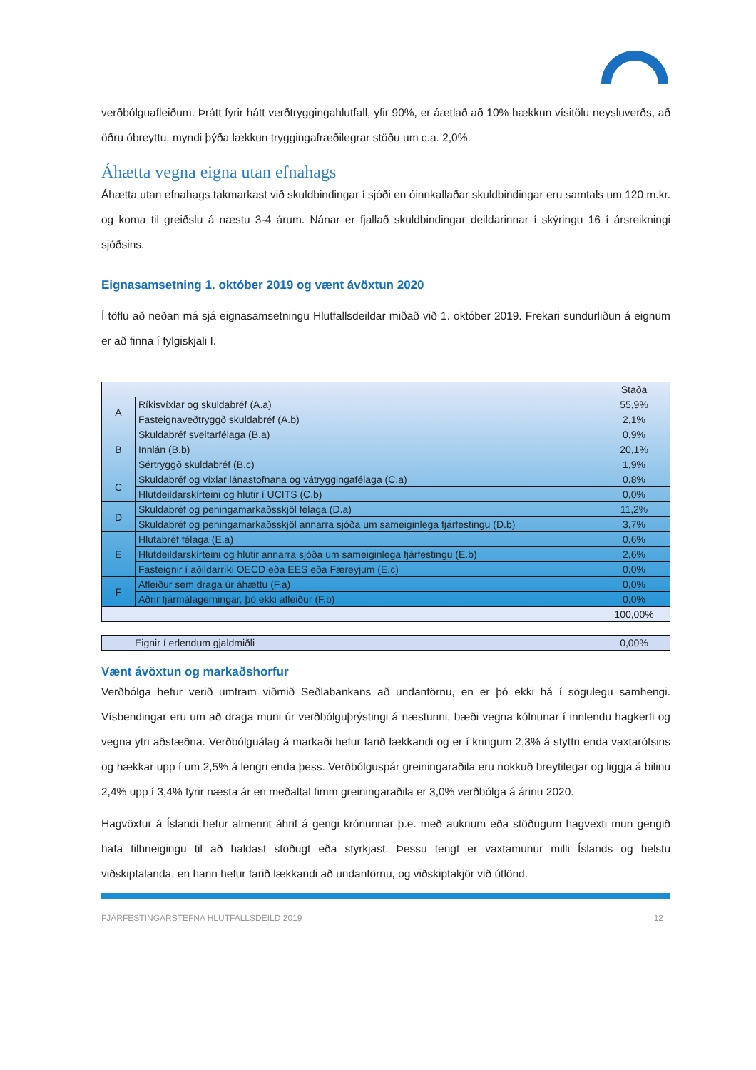verðbólguafleiðum. Þrátt fyrir hátt verðtryggingahlutfall, yfir 90%, er áætlað að 10% hækkun vísitölu neysluverðs, að öðru óbreyttu, myndi þýða lækkun tryggingafræðilegrar stöðu um c.a. 2,0%.
Áhætta vegna eigna utan efnahags
Áhætta utan efnahags takmarkast við skuldbindingar í sjóði en óinnkallaðar skuldbindingar eru samtals um 120 m.kr. og koma til greiðslu á næstu 3-4 árum. Nánar er fjallað skuldbindingar deildarinnar í skýringu 16 í ársreikningi sjóðsins.
Eignasamsetning 1. október 2019 og vænt ávöxtun 2020
Í töflu að neðan má sjá eignasamsetningu Hlutfallsdeildar miðað við 1. október 2019. Frekari sundurliðun á eignum er að finna í fylgiskjali I.
| | | Staða |
| --- | --- | --- |
| A | Ríkisvíxlar og skuldabréf (A.a) | 55,9% |
| | Fasteignaveðtryggð skuldabréf (A.b) | 2,1% |
| B | Skuldabréf sveitarfélaga (B.a) | 0,9% |
| | Innlán (B.b) | 20,1% |
| | Sértryggð skuldabréf (B.c) | 1,9% |
| C | Skuldabréf og víxlar lánastofnana og vátryggingafélaga (C.a) | 0,8% |
| | Hlutdeildarskírteini og hlutir í UCITS (C.b) | 0,0% |
| D | Skuldabréf og peningamarkaðsskjöl félaga (D.a) | 11,2% |
| | Skuldabréf og peningamarkaðsskjöl annarra sjóða um sameiginlega fjárfestingu (D.b) | 3,7% |
| E | Hlutabréf félaga (E.a) | 0,6% |
| | Hlutdeildarskírteini og hlutir annarra sjóða um sameiginlega fjárfestingu (E.b) | 2,6% |
| | Fasteignir í aðildarríki OECD eða EES eða Færeyjum (E.c) | 0,0% |
| F | Afleiður sem draga úr áhættu (F.a) | 0,0% |
| | Aðrir fjármálagerningar, þó ekki afleiður (F.b) | 0,0% |
| | | 100,00% |
| Eignir í erlendum gjaldmiðli | 0,00% |
Vænt ávöxtun og markaðshorfur
Verðbólga hefur verið umfram viðmið Seðlabankans að undanförnu, en er þó ekki há í sögulegu samhengi. Vísbendingar eru um að draga muni úr verðbólguþrýstingi á næstunni, bæði vegna kólnunar í innlendu hagkerfi og vegna ytri aðstæðna. Verðbólguálag á markaði hefur farið lækkandi og er í kringum 2,3% á styttri enda vaxtarófsins og hækkar upp í um 2,5% á lengri enda þess. Verðbólguspár greiningaraðila eru nokkuð breytilegar og liggja á bilinu 2,4% upp í 3,4% fyrir næsta ár en meðaltal fimm greiningaraðila er 3,0% verðbólga á árinu 2020.
Hagvöxtur á Íslandi hefur almennt áhrif á gengi krónunnar þ.e. með auknum eða stöðugum hagvexti mun gengið hafa tilhneigingu til að haldast stöðugt eða styrkjast. Þessu tengt er vaxtamunur milli Íslands og helstu viðskiptalanda, en hann hefur farið lækkandi að undanförnu, og viðskiptakjör við útlönd.
FJÁRFESTINGARSTEFNA HLUTFALLSDEILD 2019 12